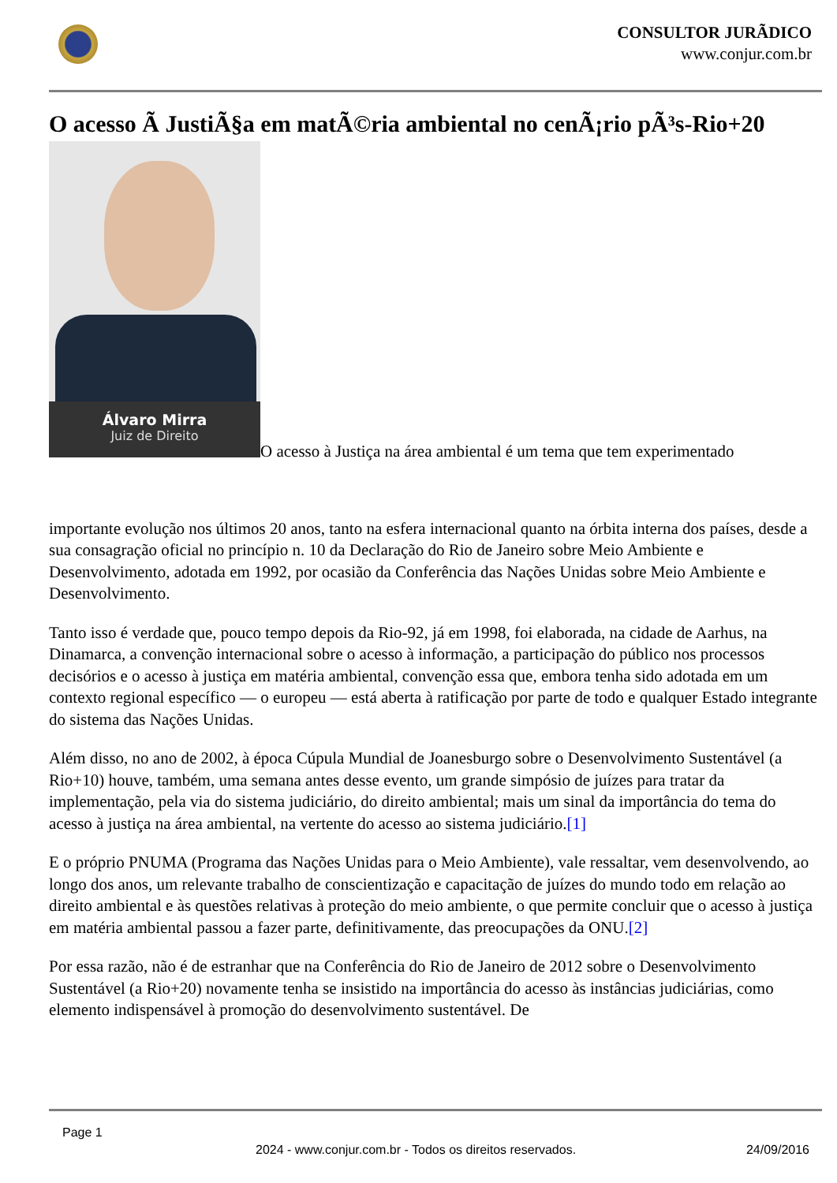CONSULTOR JURÃDICO
www.conjur.com.br
O acesso Ã JustiÃ§a em matÃ©ria ambiental no cenÃ¡rio pÃ³s-Rio+20
Álvaro Mirra
Juiz de Direito
O acesso à Justiça na área ambiental é um tema que tem experimentado
importante evolução nos últimos 20 anos, tanto na esfera internacional quanto na órbita interna dos países, desde a sua consagração oficial no princípio n. 10 da Declaração do Rio de Janeiro sobre Meio Ambiente e Desenvolvimento, adotada em 1992, por ocasião da Conferência das Nações Unidas sobre Meio Ambiente e Desenvolvimento.
Tanto isso é verdade que, pouco tempo depois da Rio-92, já em 1998, foi elaborada, na cidade de Aarhus, na Dinamarca, a convenção internacional sobre o acesso à informação, a participação do público nos processos decisórios e o acesso à justiça em matéria ambiental, convenção essa que, embora tenha sido adotada em um contexto regional específico — o europeu — está aberta à ratificação por parte de todo e qualquer Estado integrante do sistema das Nações Unidas.
Além disso, no ano de 2002, à época Cúpula Mundial de Joanesburgo sobre o Desenvolvimento Sustentável (a Rio+10) houve, também, uma semana antes desse evento, um grande simpósio de juízes para tratar da implementação, pela via do sistema judiciário, do direito ambiental; mais um sinal da importância do tema do acesso à justiça na área ambiental, na vertente do acesso ao sistema judiciário.[1]
E o próprio PNUMA (Programa das Nações Unidas para o Meio Ambiente), vale ressaltar, vem desenvolvendo, ao longo dos anos, um relevante trabalho de conscientização e capacitação de juízes do mundo todo em relação ao direito ambiental e às questões relativas à proteção do meio ambiente, o que permite concluir que o acesso à justiça em matéria ambiental passou a fazer parte, definitivamente, das preocupações da ONU.[2]
Por essa razão, não é de estranhar que na Conferência do Rio de Janeiro de 2012 sobre o Desenvolvimento Sustentável (a Rio+20) novamente tenha se insistido na importância do acesso às instâncias judiciárias, como elemento indispensável à promoção do desenvolvimento sustentável. De
Page 1
2024 - www.conjur.com.br - Todos os direitos reservados. 24/09/2016